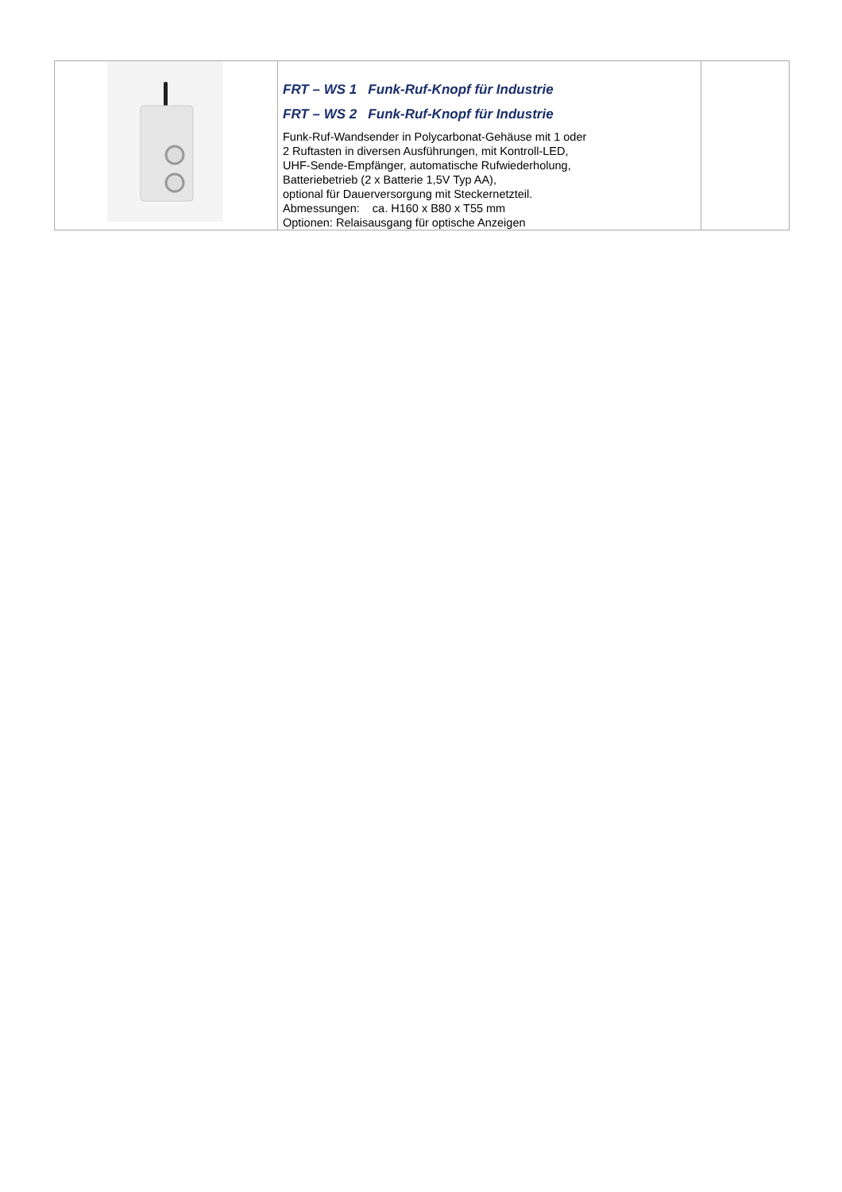| | FRT – WS 1 Funk-Ruf-Knopf für Industrie FRT – WS 2 Funk-Ruf-Knopf für Industrie Funk-Ruf-Wandsender in Polycarbonat-Gehäuse mit 1 oder 2 Ruftasten in diversen Ausführungen, mit Kontroll-LED, UHF-Sende-Empfänger, automatische Rufwiederholung, Batteriebetrieb (2 x Batterie 1,5V Typ AA), optional für Dauerversorgung mit Steckernetzteil. Abmessungen: ca. H160 x B80 x T55 mm Optionen: Relaisausgang für optische Anzeigen | |